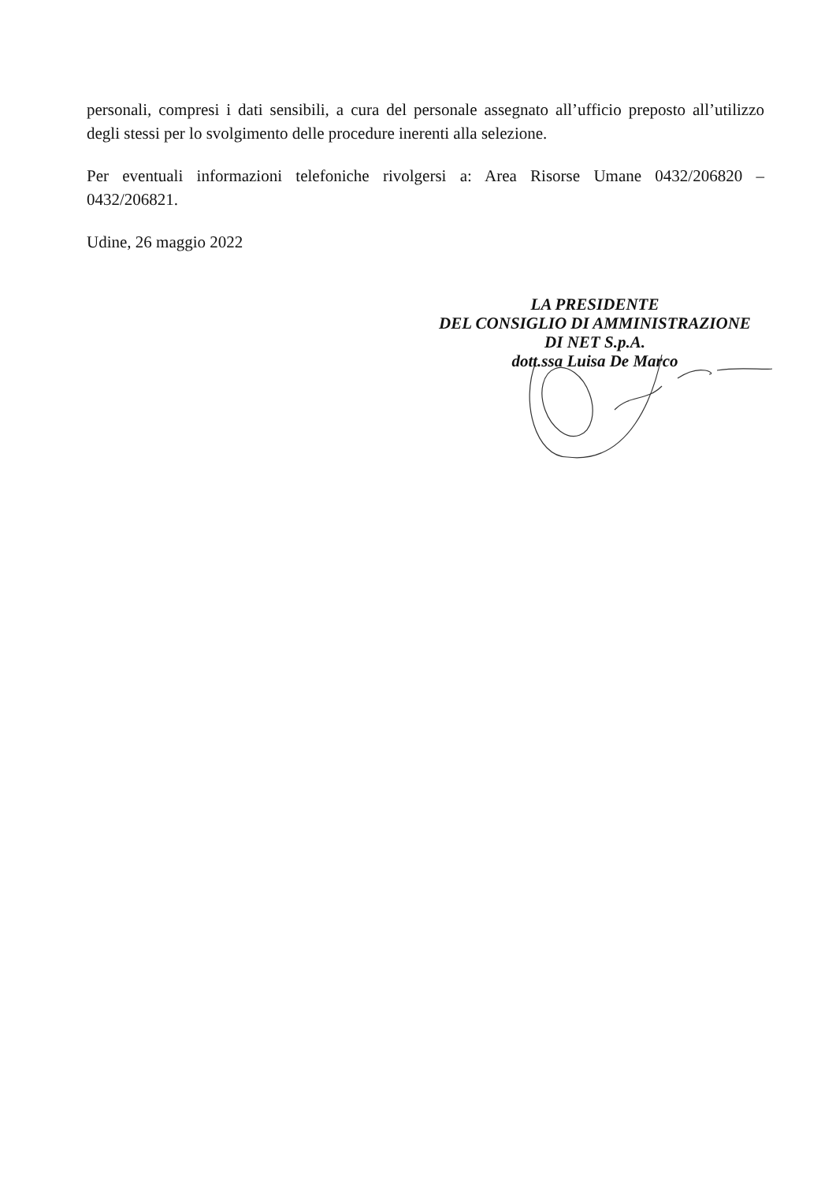personali, compresi i dati sensibili, a cura del personale assegnato all’ufficio preposto all’utilizzo degli stessi per lo svolgimento delle procedure inerenti alla selezione.
Per eventuali informazioni telefoniche rivolgersi a: Area Risorse Umane 0432/206820 – 0432/206821.
Udine, 26 maggio 2022
LA PRESIDENTE
DEL CONSIGLIO DI AMMINISTRAZIONE
DI NET S.p.A.
dott.ssa Luisa De Marco